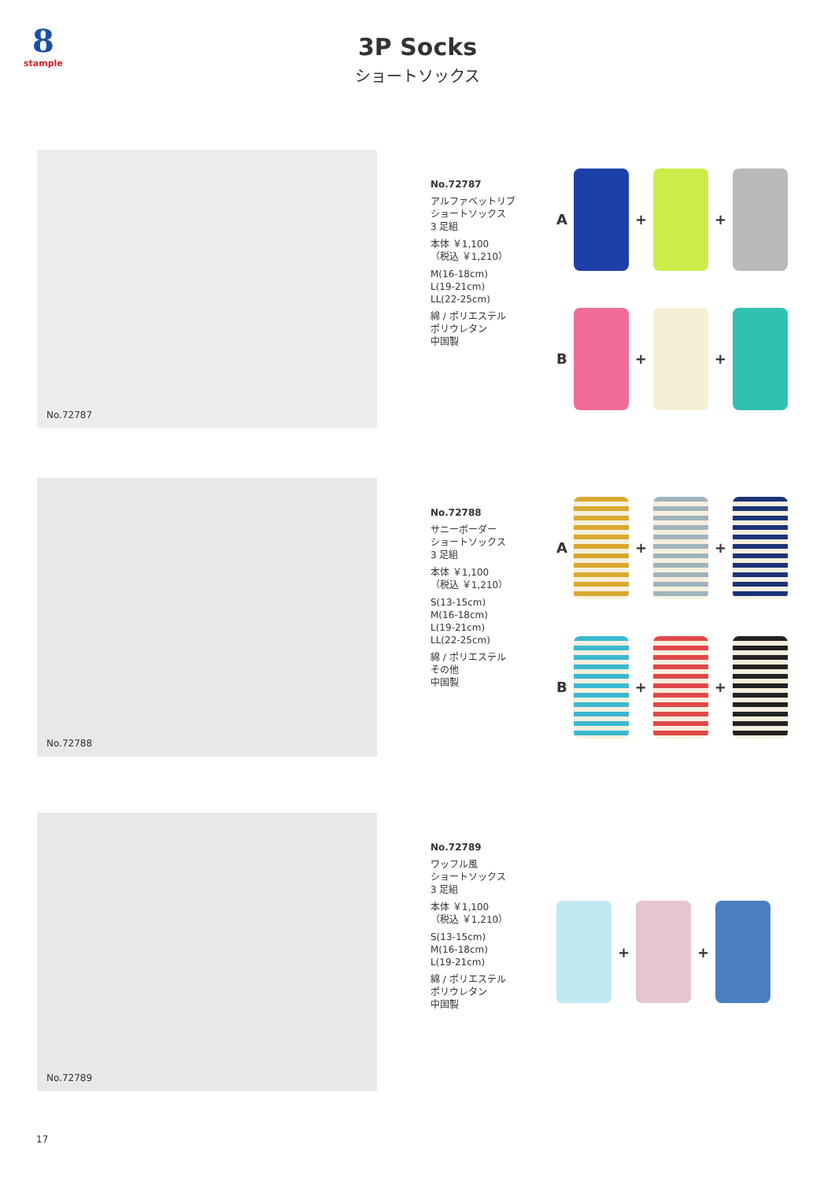8
stample
3P Socks
ショートソックス
No.72787
No.72787
アルファベットリブ
ショートソックス
3 足組
本体 ￥1,100
（税込 ￥1,210）
M(16-18cm)
L(19-21cm)
LL(22-25cm)
綿 / ポリエステル
ポリウレタン
中国製
A
+
+
B
+
+
No.72788
No.72788
サニーボーダー
ショートソックス
3 足組
本体 ￥1,100
（税込 ￥1,210）
S(13-15cm)
M(16-18cm)
L(19-21cm)
LL(22-25cm)
綿 / ポリエステル
その他
中国製
A
+
+
B
+
+
No.72789
No.72789
ワッフル風
ショートソックス
3 足組
本体 ￥1,100
（税込 ￥1,210）
S(13-15cm)
M(16-18cm)
L(19-21cm)
綿 / ポリエステル
ポリウレタン
中国製
+
+
17